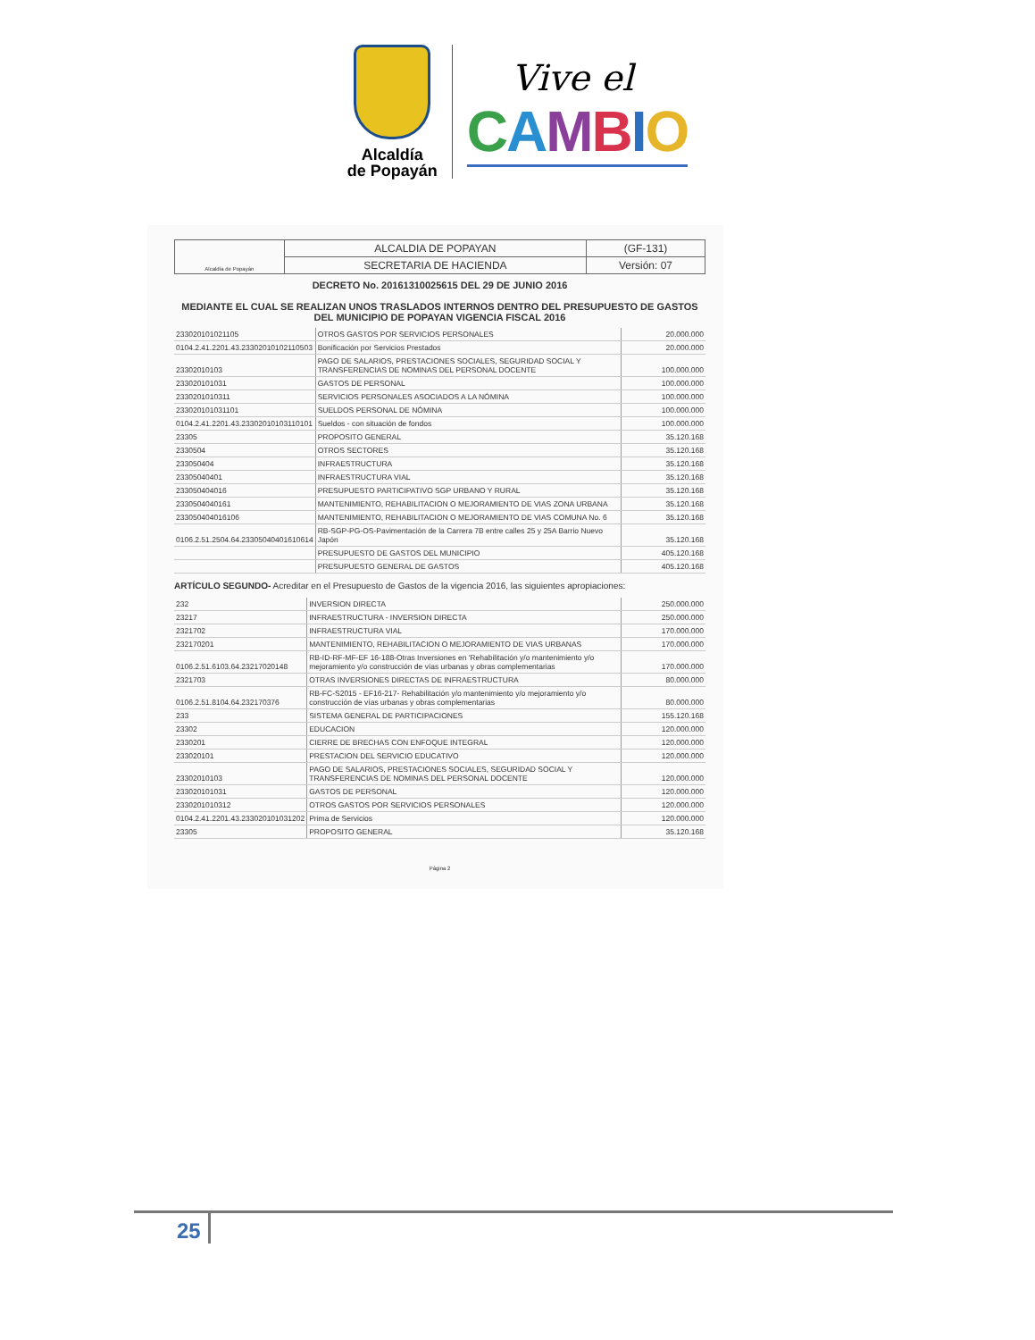Alcaldía
de Popayán
Vive el
CAMBIO
| Alcaldía de Popayán | ALCALDIA DE POPAYAN | (GF-131) |
| | SECRETARIA DE HACIENDA | Versión: 07 |
DECRETO No. 20161310025615 DEL 29 DE JUNIO 2016
MEDIANTE EL CUAL SE REALIZAN UNOS TRASLADOS INTERNOS DENTRO DEL PRESUPUESTO DE GASTOS DEL MUNICIPIO DE POPAYAN VIGENCIA FISCAL 2016
| 233020101021105 | OTROS GASTOS POR SERVICIOS PERSONALES | 20.000.000 |
| 0104.2.41.2201.43.23302010102110503 | Bonificación por Servicios Prestados | 20.000.000 |
| 23302010103 | PAGO DE SALARIOS, PRESTACIONES SOCIALES, SEGURIDAD SOCIAL Y TRANSFERENCIAS DE NOMINAS DEL PERSONAL DOCENTE | 100.000.000 |
| 233020101031 | GASTOS DE PERSONAL | 100.000.000 |
| 2330201010311 | SERVICIOS PERSONALES ASOCIADOS A LA NÓMINA | 100.000.000 |
| 233020101031101 | SUELDOS PERSONAL DE NÓMINA | 100.000.000 |
| 0104.2.41.2201.43.23302010103110101 | Sueldos - con situación de fondos | 100.000.000 |
| 23305 | PROPOSITO GENERAL | 35.120.168 |
| 2330504 | OTROS SECTORES | 35.120.168 |
| 233050404 | INFRAESTRUCTURA | 35.120.168 |
| 23305040401 | INFRAESTRUCTURA VIAL | 35.120.168 |
| 233050404016 | PRESUPUESTO PARTICIPATIVO SGP URBANO Y RURAL | 35.120.168 |
| 2330504040161 | MANTENIMIENTO, REHABILITACION O MEJORAMIENTO DE VIAS ZONA URBANA | 35.120.168 |
| 233050404016106 | MANTENIMIENTO, REHABILITACION O MEJORAMIENTO DE VIAS COMUNA No. 6 | 35.120.168 |
| 0106.2.51.2504.64.23305040401610614 | RB-SGP-PG-OS-Pavimentación de la Carrera 7B entre calles 25 y 25A Barrio Nuevo Japón | 35.120.168 |
| | PRESUPUESTO DE GASTOS DEL MUNICIPIO | 405.120.168 |
| | PRESUPUESTO GENERAL DE GASTOS | 405.120.168 |
ARTÍCULO SEGUNDO- Acreditar en el Presupuesto de Gastos de la vigencia 2016, las siguientes apropiaciones:
| 232 | INVERSION DIRECTA | 250.000.000 |
| 23217 | INFRAESTRUCTURA - INVERSION DIRECTA | 250.000.000 |
| 2321702 | INFRAESTRUCTURA VIAL | 170.000.000 |
| 232170201 | MANTENIMIENTO, REHABILITACION O MEJORAMIENTO DE VIAS URBANAS | 170.000.000 |
| 0106.2.51.6103.64.23217020148 | RB-ID-RF-MF-EF 16-188-Otras Inversiones en 'Rehabilitación y/o mantenimiento y/o mejoramiento y/o construcción de vías urbanas y obras complementarias | 170.000.000 |
| 2321703 | OTRAS INVERSIONES DIRECTAS DE INFRAESTRUCTURA | 80.000.000 |
| 0106.2.51.8104.64.232170376 | RB-FC-S2015 - EF16-217- Rehabilitación y/o mantenimiento y/o mejoramiento y/o construcción de vías urbanas y obras complementarias | 80.000.000 |
| 233 | SISTEMA GENERAL DE PARTICIPACIONES | 155.120.168 |
| 23302 | EDUCACION | 120.000.000 |
| 2330201 | CIERRE DE BRECHAS CON ENFOQUE INTEGRAL | 120.000.000 |
| 233020101 | PRESTACION DEL SERVICIO EDUCATIVO | 120.000.000 |
| 23302010103 | PAGO DE SALARIOS, PRESTACIONES SOCIALES, SEGURIDAD SOCIAL Y TRANSFERENCIAS DE NOMINAS DEL PERSONAL DOCENTE | 120.000.000 |
| 233020101031 | GASTOS DE PERSONAL | 120.000.000 |
| 2330201010312 | OTROS GASTOS POR SERVICIOS PERSONALES | 120.000.000 |
| 0104.2.41.2201.43.233020101031202 | Prima de Servicios | 120.000.000 |
| 23305 | PROPOSITO GENERAL | 35.120.168 |
Página 2
25